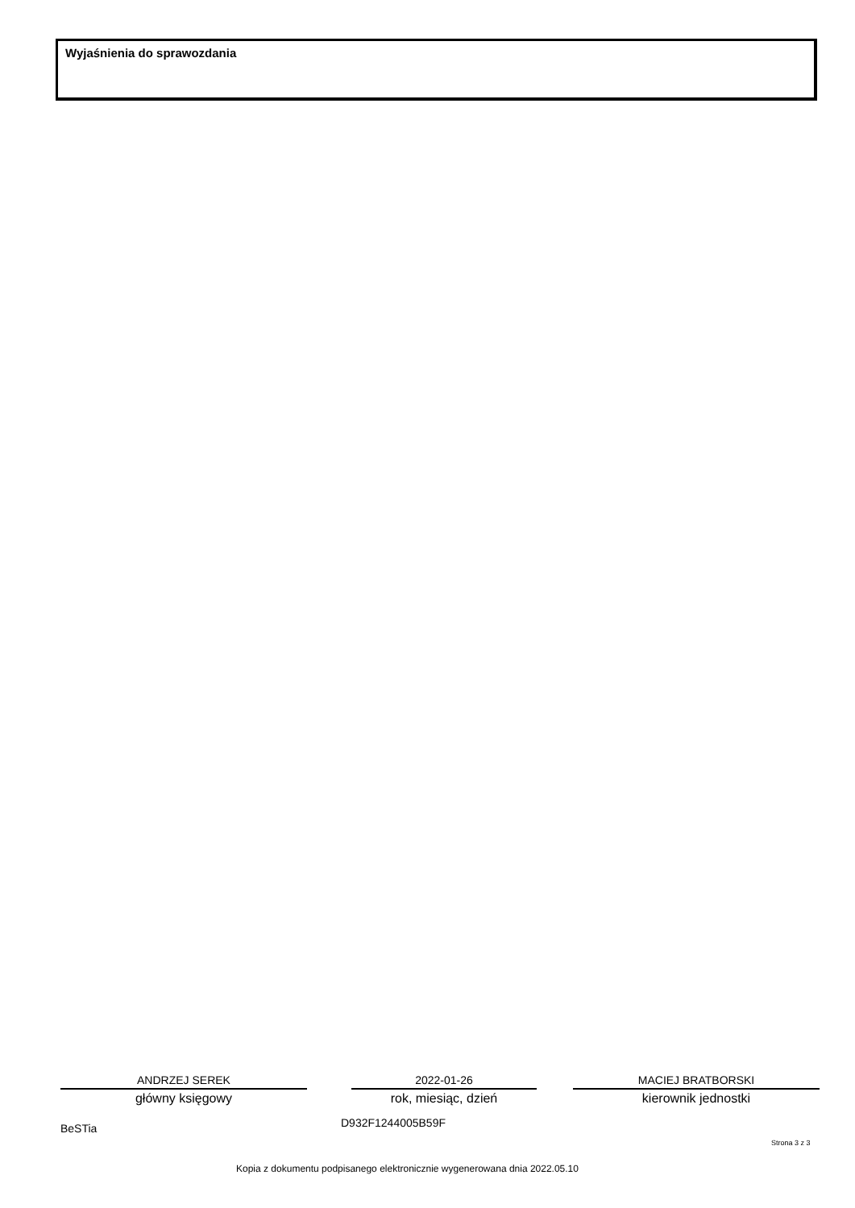Wyjaśnienia do sprawozdania
ANDRZEJ SEREK
główny księgowy
2022-01-26
rok, miesiąc, dzień
MACIEJ BRATBORSKI
kierownik jednostki
BeSTia D932F1244005B59F
Strona 3 z 3
Kopia z dokumentu podpisanego elektronicznie wygenerowana dnia 2022.05.10